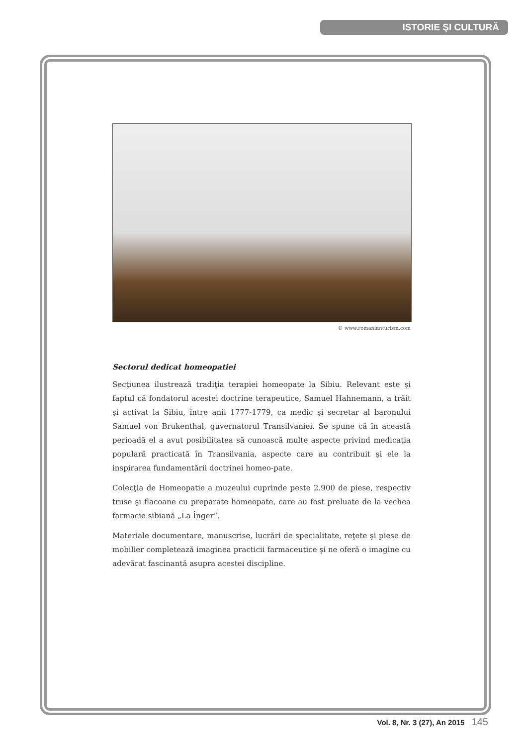ISTORIE ŞI CULTURĂ
© www.romanianturism.com
Sectorul dedicat homeopatiei
Secţiunea ilustrează tradiţia terapiei homeopate la Sibiu. Relevant este şi faptul că fondatorul acestei doctrine terapeutice, Samuel Hahnemann, a trăit şi activat la Sibiu, între anii 1777-1779, ca medic şi secretar al baronului Samuel von Brukenthal, guvernatorul Transilvaniei. Se spune că în această perioadă el a avut posibilitatea să cunoască multe aspecte privind medicaţia populară practicată în Transilvania, aspecte care au contribuit şi ele la inspirarea fundamentării doctrinei homeo-pate.
Colecţia de Homeopatie a muzeului cuprinde peste 2.900 de piese, respectiv truse şi flacoane cu preparate homeopate, care au fost preluate de la vechea farmacie sibiană „La Înger“.
Materiale documentare, manuscrise, lucrări de specialitate, reţete şi piese de mobilier completează imaginea practicii farmaceutice şi ne oferă o imagine cu adevărat fascinantă asupra acestei discipline.
Vol. 8, Nr. 3 (27), An 2015 145